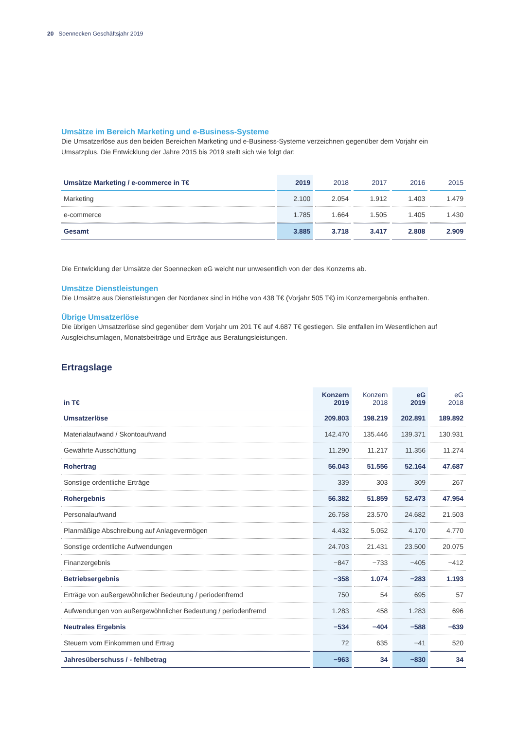20 Soennecken Geschäftsjahr 2019
Umsätze im Bereich Marketing und e-Business-Systeme
Die Umsatzerlöse aus den beiden Bereichen Marketing und e-Business-Systeme verzeichnen gegenüber dem Vorjahr ein Umsatzplus. Die Entwicklung der Jahre 2015 bis 2019 stellt sich wie folgt dar:
| Umsätze Marketing / e-commerce in T€ | 2019 | 2018 | 2017 | 2016 | 2015 |
| --- | --- | --- | --- | --- | --- |
| Marketing | 2.100 | 2.054 | 1.912 | 1.403 | 1.479 |
| e-commerce | 1.785 | 1.664 | 1.505 | 1.405 | 1.430 |
| Gesamt | 3.885 | 3.718 | 3.417 | 2.808 | 2.909 |
Die Entwicklung der Umsätze der Soennecken eG weicht nur unwesentlich von der des Konzerns ab.
Umsätze Dienstleistungen
Die Umsätze aus Dienstleistungen der Nordanex sind in Höhe von 438 T€ (Vorjahr 505 T€) im Konzernergebnis enthalten.
Übrige Umsatzerlöse
Die übrigen Umsatzerlöse sind gegenüber dem Vorjahr um 201 T€ auf 4.687 T€ gestiegen. Sie entfallen im Wesentlichen auf Ausgleichsumlagen, Monatsbeiträge und Erträge aus Beratungsleistungen.
Ertragslage
| in T€ | Konzern 2019 | Konzern 2018 | eG 2019 | eG 2018 |
| --- | --- | --- | --- | --- |
| Umsatzerlöse | 209.803 | 198.219 | 202.891 | 189.892 |
| Materialaufwand / Skontoaufwand | 142.470 | 135.446 | 139.371 | 130.931 |
| Gewährte Ausschüttung | 11.290 | 11.217 | 11.356 | 11.274 |
| Rohertrag | 56.043 | 51.556 | 52.164 | 47.687 |
| Sonstige ordentliche Erträge | 339 | 303 | 309 | 267 |
| Rohergebnis | 56.382 | 51.859 | 52.473 | 47.954 |
| Personalaufwand | 26.758 | 23.570 | 24.682 | 21.503 |
| Planmäßige Abschreibung auf Anlagevermögen | 4.432 | 5.052 | 4.170 | 4.770 |
| Sonstige ordentliche Aufwendungen | 24.703 | 21.431 | 23.500 | 20.075 |
| Finanzergebnis | −847 | −733 | −405 | −412 |
| Betriebsergebnis | −358 | 1.074 | −283 | 1.193 |
| Erträge von außergewöhnlicher Bedeutung / periodenfremd | 750 | 54 | 695 | 57 |
| Aufwendungen von außergewöhnlicher Bedeutung / periodenfremd | 1.283 | 458 | 1.283 | 696 |
| Neutrales Ergebnis | −534 | −404 | −588 | −639 |
| Steuern vom Einkommen und Ertrag | 72 | 635 | −41 | 520 |
| Jahresüberschuss / - fehlbetrag | −963 | 34 | −830 | 34 |